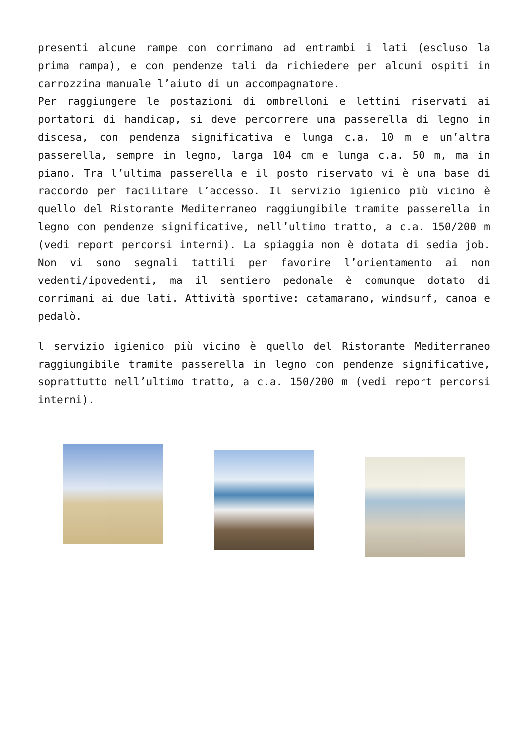presenti alcune rampe con corrimano ad entrambi i lati (escluso la prima rampa), e con pendenze tali da richiedere per alcuni ospiti in carrozzina manuale l’aiuto di un accompagnatore.
Per raggiungere le postazioni di ombrelloni e lettini riservati ai portatori di handicap, si deve percorrere una passerella di legno in discesa, con pendenza significativa e lunga c.a. 10 m e un’altra passerella, sempre in legno, larga 104 cm e lunga c.a. 50 m, ma in piano. Tra l’ultima passerella e il posto riservato vi è una base di raccordo per facilitare l’accesso. Il servizio igienico più vicino è quello del Ristorante Mediterraneo raggiungibile tramite passerella in legno con pendenze significative, nell’ultimo tratto, a c.a. 150/200 m (vedi report percorsi interni). La spiaggia non è dotata di sedia job. Non vi sono segnali tattili per favorire l’orientamento ai non vedenti/ipovedenti, ma il sentiero pedonale è comunque dotato di corrimani ai due lati. Attività sportive: catamarano, windsurf, canoa e pedalò.
l servizio igienico più vicino è quello del Ristorante Mediterraneo raggiungibile tramite passerella in legno con pendenze significative, soprattutto nell’ultimo tratto, a c.a. 150/200 m (vedi report percorsi interni).